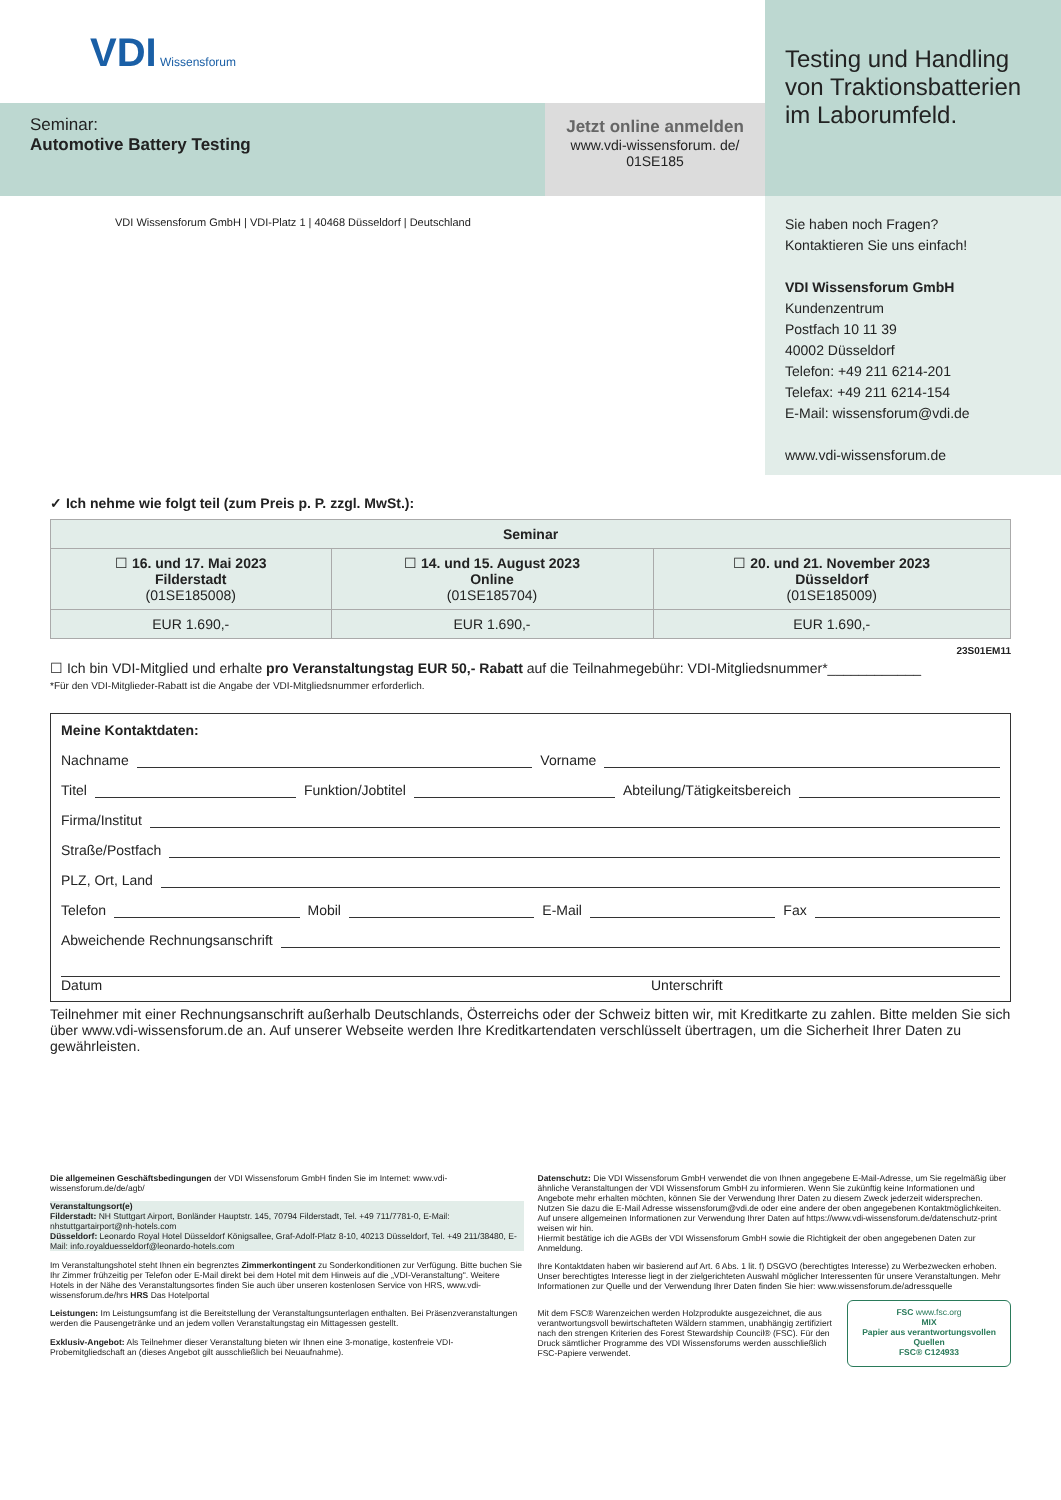VDI Wissensforum
Seminar:
Automotive Battery Testing
Jetzt online anmelden
www.vdi-wissensforum. de/
01SE185
VDI Wissensforum GmbH | VDI-Platz 1 | 40468 Düsseldorf | Deutschland
Testing und Handling von Traktionsbatterien im Laborumfeld.
Sie haben noch Fragen?
Kontaktieren Sie uns einfach!
VDI Wissensforum GmbH
Kundenzentrum
Postfach 10 11 39
40002 Düsseldorf
Telefon: +49 211 6214-201
Telefax: +49 211 6214-154
E-Mail: wissensforum@vdi.de
www.vdi-wissensforum.de
✓ Ich nehme wie folgt teil (zum Preis p. P. zzgl. MwSt.):
| Seminar | | |
| --- | --- | --- |
| ☐ 16. und 17. Mai 2023 Filderstadt (01SE185008) | ☐ 14. und 15. August 2023 Online (01SE185704) | ☐ 20. und 21. November 2023 Düsseldorf (01SE185009) |
| EUR 1.690,- | EUR 1.690,- | EUR 1.690,- |
23S01EM11
☐ Ich bin VDI-Mitglied und erhalte pro Veranstaltungstag EUR 50,- Rabatt auf die Teilnahmegebühr: VDI-Mitgliedsnummer*____________
*Für den VDI-Mitglieder-Rabatt ist die Angabe der VDI-Mitgliedsnummer erforderlich.
Meine Kontaktdaten:
Nachname Vorname
Titel Funktion/Jobtitel Abteilung/Tätigkeitsbereich
Firma/Institut
Straße/Postfach
PLZ, Ort, Land
Telefon Mobil E-Mail Fax
Abweichende Rechnungsanschrift
Datum Unterschrift
Teilnehmer mit einer Rechnungsanschrift außerhalb Deutschlands, Österreichs oder der Schweiz bitten wir, mit Kreditkarte zu zahlen. Bitte melden Sie sich über www.vdi-wissensforum.de an. Auf unserer Webseite werden Ihre Kreditkartendaten verschlüsselt übertragen, um die Sicherheit Ihrer Daten zu gewährleisten.
Die allgemeinen Geschäftsbedingungen der VDI Wissensforum GmbH finden Sie im Internet: www.vdi-wissensforum.de/de/agb/
Veranstaltungsort(e)
Filderstadt: NH Stuttgart Airport, Bonländer Hauptstr. 145, 70794 Filderstadt, Tel. +49 711/7781-0, E-Mail: nhstuttgartairport@nh-hotels.com
Düsseldorf: Leonardo Royal Hotel Düsseldorf Königsallee, Graf-Adolf-Platz 8-10, 40213 Düsseldorf, Tel. +49 211/38480, E-Mail: info.royalduesseldorf@leonardo-hotels.com
Im Veranstaltungshotel steht Ihnen ein begrenztes Zimmerkontingent zu Sonderkonditionen zur Verfügung. Bitte buchen Sie Ihr Zimmer frühzeitig per Telefon oder E-Mail direkt bei dem Hotel mit dem Hinweis auf die „VDI-Veranstaltung". Weitere Hotels in der Nähe des Veranstaltungsortes finden Sie auch über unseren kostenlosen Service von HRS, www.vdi-wissensforum.de/hrs HRS Das Hotelportal
Leistungen: Im Leistungsumfang ist die Bereitstellung der Veranstaltungsunterlagen enthalten. Bei Präsenzveranstaltungen werden die Pausengetränke und an jedem vollen Veranstaltungstag ein Mittagessen gestellt.
Exklusiv-Angebot: Als Teilnehmer dieser Veranstaltung bieten wir Ihnen eine 3-monatige, kostenfreie VDI-Probemitgliedschaft an (dieses Angebot gilt ausschließlich bei Neuaufnahme).
Datenschutz: Die VDI Wissensforum GmbH verwendet die von Ihnen angegebene E-Mail-Adresse, um Sie regelmäßig über ähnliche Veranstaltungen der VDI Wissensforum GmbH zu informieren. Wenn Sie zukünftig keine Informationen und Angebote mehr erhalten möchten, können Sie der Verwendung Ihrer Daten zu diesem Zweck jederzeit widersprechen. Nutzen Sie dazu die E-Mail Adresse wissensforum@vdi.de oder eine andere der oben angegebenen Kontaktmöglichkeiten.
Auf unsere allgemeinen Informationen zur Verwendung Ihrer Daten auf https://www.vdi-wissensforum.de/datenschutz-print weisen wir hin.
Hiermit bestätige ich die AGBs der VDI Wissensforum GmbH sowie die Richtigkeit der oben angegebenen Daten zur Anmeldung.
Ihre Kontaktdaten haben wir basierend auf Art. 6 Abs. 1 lit. f) DSGVO (berechtigtes Interesse) zu Werbezwecken erhoben. Unser berechtigtes Interesse liegt in der zielgerichteten Auswahl möglicher Interessenten für unsere Veranstaltungen. Mehr Informationen zur Quelle und der Verwendung Ihrer Daten finden Sie hier: www.wissensforum.de/adressquelle
Mit dem FSC® Warenzeichen werden Holzprodukte ausgezeichnet, die aus verantwortungsvoll bewirtschafteten Wäldern stammen, unabhängig zertifiziert nach den strengen Kriterien des Forest Stewardship Council® (FSC). Für den Druck sämtlicher Programme des VDI Wissensforums werden ausschließlich FSC-Papiere verwendet.
FSC www.fsc.org
MIX
Papier aus verantwortungsvollen Quellen
FSC® C124933